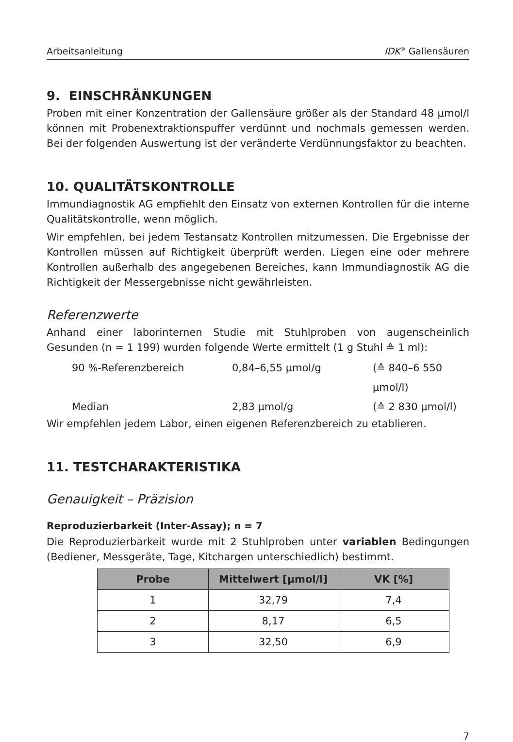Arbeitsanleitung IDK<sup>®</sup> Gallensäuren
9. EINSCHRÄNKUNGEN
Proben mit einer Konzentration der Gallensäure größer als der Standard 48 µmol/l können mit Probenextraktionspuffer verdünnt und nochmals gemessen werden. Bei der folgenden Auswertung ist der veränderte Verdünnungsfaktor zu beachten.
10. QUALITÄTSKONTROLLE
Immundiagnostik AG empfiehlt den Einsatz von externen Kontrollen für die interne Qualitätskontrolle, wenn möglich.
Wir empfehlen, bei jedem Testansatz Kontrollen mitzumessen. Die Ergebnisse der Kontrollen müssen auf Richtigkeit überprüft werden. Liegen eine oder mehrere Kontrollen außerhalb des angegebenen Bereiches, kann Immundiagnostik AG die Richtigkeit der Messergebnisse nicht gewährleisten.
Referenzwerte
Anhand einer laborinternen Studie mit Stuhlproben von augenscheinlich Gesunden (n = 1 199) wurden folgende Werte ermittelt (1 g Stuhl ≙ 1 ml):
90 %-Referenzbereich 0,84–6,55 µmol/g (≙ 840–6 550 µmol/l) Median 2,83 µmol/g (≙ 2 830 µmol/l)
Wir empfehlen jedem Labor, einen eigenen Referenzbereich zu etablieren.
11. TESTCHARAKTERISTIKA
Genauigkeit – Präzision
Reproduzierbarkeit (Inter-Assay); n = 7
Die Reproduzierbarkeit wurde mit 2 Stuhlproben unter variablen Bedingungen (Bediener, Messgeräte, Tage, Kitchargen unterschiedlich) bestimmt.
| Probe | Mittelwert [µmol/l] | VK [%] |
| --- | --- | --- |
| 1 | 32,79 | 7,4 |
| 2 | 8,17 | 6,5 |
| 3 | 32,50 | 6,9 |
7